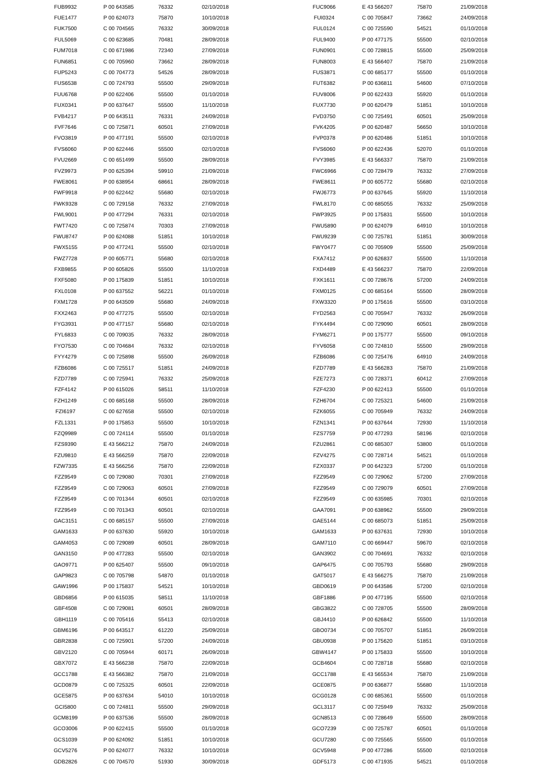| FUB9932 | P 00 643585 | 76332 | 02/10/2018 | | FUC9066 | E 43 566207 | 75870 | 21/09/2018 |
| FUE1477 | P 00 624073 | 75870 | 10/10/2018 | | FUI0324 | C 00 705847 | 73662 | 24/09/2018 |
| FUK7500 | C 00 704565 | 76332 | 30/09/2018 | | FUL0124 | C 00 725590 | 54521 | 01/10/2018 |
| FUL5069 | C 00 623685 | 70481 | 28/09/2018 | | FUL9400 | P 00 477175 | 55500 | 02/10/2018 |
| FUM7018 | C 00 671986 | 72340 | 27/09/2018 | | FUN0901 | C 00 728815 | 55500 | 25/09/2018 |
| FUN6851 | C 00 705960 | 73662 | 28/09/2018 | | FUN8003 | E 43 566407 | 75870 | 21/09/2018 |
| FUP5243 | C 00 704773 | 54526 | 28/09/2018 | | FUS3871 | C 00 685177 | 55500 | 01/10/2018 |
| FUS6538 | C 00 724793 | 55500 | 29/09/2018 | | FUT6382 | P 00 636811 | 54600 | 07/10/2018 |
| FUU6768 | P 00 622406 | 55500 | 01/10/2018 | | FUV8006 | P 00 622433 | 55920 | 01/10/2018 |
| FUX0341 | P 00 637647 | 55500 | 11/10/2018 | | FUX7730 | P 00 620479 | 51851 | 10/10/2018 |
| FVB4217 | P 00 643511 | 76331 | 24/09/2018 | | FVD3750 | C 00 725491 | 60501 | 25/09/2018 |
| FVF7646 | C 00 725871 | 60501 | 27/09/2018 | | FVK4205 | P 00 620487 | 56650 | 10/10/2018 |
| FVO3819 | P 00 477191 | 55500 | 02/10/2018 | | FVP0378 | P 00 620486 | 51851 | 10/10/2018 |
| FVS6060 | P 00 622446 | 55500 | 02/10/2018 | | FVS6060 | P 00 622436 | 52070 | 01/10/2018 |
| FVU2669 | C 00 651499 | 55500 | 28/09/2018 | | FVY3985 | E 43 566337 | 75870 | 21/09/2018 |
| FVZ9973 | P 00 625394 | 59910 | 21/09/2018 | | FWC6966 | C 00 728479 | 76332 | 27/09/2018 |
| FWE8061 | P 00 638954 | 68661 | 28/09/2018 | | FWE8611 | P 00 605772 | 55680 | 02/10/2018 |
| FWF9918 | P 00 622442 | 55680 | 02/10/2018 | | FWJ6773 | P 00 637645 | 55920 | 11/10/2018 |
| FWK9328 | C 00 729158 | 76332 | 27/09/2018 | | FWL8170 | C 00 685055 | 76332 | 25/09/2018 |
| FWL9001 | P 00 477294 | 76331 | 02/10/2018 | | FWP3925 | P 00 175831 | 55500 | 10/10/2018 |
| FWT7420 | C 00 725874 | 70303 | 27/09/2018 | | FWU5890 | P 00 624079 | 64910 | 10/10/2018 |
| FWU8747 | P 00 624088 | 51851 | 10/10/2018 | | FWU9239 | C 00 725781 | 51851 | 30/09/2018 |
| FWX5155 | P 00 477241 | 55500 | 02/10/2018 | | FWY0477 | C 00 705909 | 55500 | 25/09/2018 |
| FWZ7728 | P 00 605771 | 55680 | 02/10/2018 | | FXA7412 | P 00 626837 | 55500 | 11/10/2018 |
| FXB9855 | P 00 605826 | 55500 | 11/10/2018 | | FXD4489 | E 43 566237 | 75870 | 22/09/2018 |
| FXF5080 | P 00 175839 | 51851 | 10/10/2018 | | FXK1611 | C 00 728676 | 57200 | 24/09/2018 |
| FXL0108 | P 00 637552 | 56221 | 01/10/2018 | | FXM0125 | C 00 685164 | 55500 | 28/09/2018 |
| FXM1728 | P 00 643509 | 55680 | 24/09/2018 | | FXW3320 | P 00 175616 | 55500 | 03/10/2018 |
| FXX2463 | P 00 477275 | 55500 | 02/10/2018 | | FYD2563 | C 00 705947 | 76332 | 26/09/2018 |
| FYG3931 | P 00 477157 | 55680 | 02/10/2018 | | FYK4494 | C 00 729090 | 60501 | 28/09/2018 |
| FYL6833 | C 00 709035 | 76332 | 28/09/2018 | | FYM6271 | P 00 175777 | 55500 | 09/10/2018 |
| FYO7530 | C 00 704684 | 76332 | 02/10/2018 | | FYV6058 | C 00 724810 | 55500 | 29/09/2018 |
| FYY4279 | C 00 725898 | 55500 | 26/09/2018 | | FZB6086 | C 00 725476 | 64910 | 24/09/2018 |
| FZB6086 | C 00 725517 | 51851 | 24/09/2018 | | FZD7789 | E 43 566283 | 75870 | 21/09/2018 |
| FZD7789 | C 00 725941 | 76332 | 25/09/2018 | | FZE7273 | C 00 728371 | 60412 | 27/09/2018 |
| FZF4142 | P 00 615026 | 58511 | 11/10/2018 | | FZF4230 | P 00 622413 | 55500 | 01/10/2018 |
| FZH1249 | C 00 685168 | 55500 | 28/09/2018 | | FZH6704 | C 00 725321 | 54600 | 21/09/2018 |
| FZI6197 | C 00 627658 | 55500 | 02/10/2018 | | FZK6055 | C 00 705949 | 76332 | 24/09/2018 |
| FZL1331 | P 00 175853 | 55500 | 10/10/2018 | | FZN1341 | P 00 637644 | 72930 | 11/10/2018 |
| FZQ9989 | C 00 724114 | 55500 | 01/10/2018 | | FZS7759 | P 00 477293 | 58196 | 02/10/2018 |
| FZS9390 | E 43 566212 | 75870 | 24/09/2018 | | FZU2861 | C 00 685307 | 53800 | 01/10/2018 |
| FZU9810 | E 43 566259 | 75870 | 22/09/2018 | | FZV4275 | C 00 728714 | 54521 | 01/10/2018 |
| FZW7335 | E 43 566256 | 75870 | 22/09/2018 | | FZX0337 | P 00 642323 | 57200 | 01/10/2018 |
| FZZ9549 | C 00 729080 | 70301 | 27/09/2018 | | FZZ9549 | C 00 729062 | 57200 | 27/09/2018 |
| FZZ9549 | C 00 729063 | 60501 | 27/09/2018 | | FZZ9549 | C 00 729079 | 60501 | 27/09/2018 |
| FZZ9549 | C 00 701344 | 60501 | 02/10/2018 | | FZZ9549 | C 00 635985 | 70301 | 02/10/2018 |
| FZZ9549 | C 00 701343 | 60501 | 02/10/2018 | | GAA7091 | P 00 638962 | 55500 | 29/09/2018 |
| GAC3151 | C 00 685157 | 55500 | 27/09/2018 | | GAE5144 | C 00 685073 | 51851 | 25/09/2018 |
| GAM1633 | P 00 637630 | 55920 | 10/10/2018 | | GAM1633 | P 00 637631 | 72930 | 10/10/2018 |
| GAM4053 | C 00 729089 | 60501 | 28/09/2018 | | GAM7110 | C 00 669447 | 59670 | 02/10/2018 |
| GAN3150 | P 00 477283 | 55500 | 02/10/2018 | | GAN3902 | C 00 704691 | 76332 | 02/10/2018 |
| GAO9771 | P 00 625407 | 55500 | 09/10/2018 | | GAP6475 | C 00 705793 | 55680 | 29/09/2018 |
| GAP9823 | C 00 705798 | 54870 | 01/10/2018 | | GAT5017 | E 43 566275 | 75870 | 21/09/2018 |
| GAW1996 | P 00 175837 | 54521 | 10/10/2018 | | GBD0619 | P 00 643586 | 57200 | 02/10/2018 |
| GBD6856 | P 00 615035 | 58511 | 11/10/2018 | | GBF1886 | P 00 477195 | 55500 | 02/10/2018 |
| GBF4508 | C 00 729081 | 60501 | 28/09/2018 | | GBG3822 | C 00 728705 | 55500 | 28/09/2018 |
| GBH1119 | C 00 705416 | 55413 | 02/10/2018 | | GBJ4410 | P 00 626842 | 55500 | 11/10/2018 |
| GBM6196 | P 00 643517 | 61220 | 25/09/2018 | | GBO0734 | C 00 705707 | 51851 | 26/09/2018 |
| GBR2838 | C 00 725901 | 57200 | 24/09/2018 | | GBU0938 | P 00 175620 | 51851 | 03/10/2018 |
| GBV2120 | C 00 705944 | 60171 | 26/09/2018 | | GBW4147 | P 00 175833 | 55500 | 10/10/2018 |
| GBX7072 | E 43 566238 | 75870 | 22/09/2018 | | GCB4604 | C 00 728718 | 55680 | 02/10/2018 |
| GCC1788 | E 43 566382 | 75870 | 21/09/2018 | | GCC1788 | E 43 565534 | 75870 | 21/09/2018 |
| GCD0879 | C 00 725325 | 60501 | 22/09/2018 | | GCE0875 | P 00 636877 | 55680 | 11/10/2018 |
| GCE5875 | P 00 637634 | 54010 | 10/10/2018 | | GCG0128 | C 00 685361 | 55500 | 01/10/2018 |
| GCI5800 | C 00 724811 | 55500 | 29/09/2018 | | GCL3117 | C 00 725949 | 76332 | 25/09/2018 |
| GCM8199 | P 00 637536 | 55500 | 28/09/2018 | | GCN8513 | C 00 728649 | 55500 | 28/09/2018 |
| GCO3006 | P 00 622415 | 55500 | 01/10/2018 | | GCO7239 | C 00 725787 | 60501 | 01/10/2018 |
| GCS1039 | P 00 624092 | 51851 | 10/10/2018 | | GCU7280 | C 00 725565 | 55500 | 01/10/2018 |
| GCV5276 | P 00 624077 | 76332 | 10/10/2018 | | GCV5948 | P 00 477286 | 55500 | 02/10/2018 |
| GDB2826 | C 00 704570 | 51930 | 30/09/2018 | | GDF5173 | C 00 471935 | 54521 | 01/10/2018 |